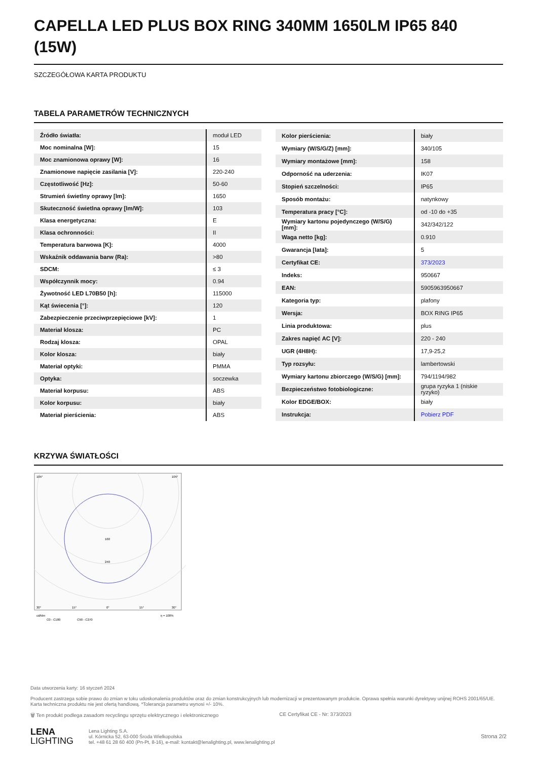CAPELLA LED PLUS BOX RING 340MM 1650LM IP65 840 (15W)
SZCZEGÓŁOWA KARTA PRODUKTU
TABELA PARAMETRÓW TECHNICZNYCH
| Źródło światła: | moduł LED |
| Moc nominalna [W]: | 15 |
| Moc znamionowa oprawy [W]: | 16 |
| Znamionowe napięcie zasilania [V]: | 220-240 |
| Częstotliwość [Hz]: | 50-60 |
| Strumień świetlny oprawy [lm]: | 1650 |
| Skuteczność świetlna oprawy [lm/W]: | 103 |
| Klasa energetyczna: | E |
| Klasa ochronności: | II |
| Temperatura barwowa [K]: | 4000 |
| Wskaźnik oddawania barw (Ra): | >80 |
| SDCM: | ≤ 3 |
| Współczynnik mocy: | 0.94 |
| Żywotność LED L70B50 [h]: | 115000 |
| Kąt świecenia [°]: | 120 |
| Zabezpieczenie przeciwprzepięciowe [kV]: | 1 |
| Materiał klosza: | PC |
| Rodzaj klosza: | OPAL |
| Kolor klosza: | biały |
| Materiał optyki: | PMMA |
| Optyka: | soczewka |
| Materiał korpusu: | ABS |
| Kolor korpusu: | biały |
| Materiał pierścienia: | ABS |
| Kolor pierścienia: | biały |
| Wymiary (W/S/G/Z) [mm]: | 340/105 |
| Wymiary montażowe [mm]: | 158 |
| Odporność na uderzenia: | IK07 |
| Stopień szczelności: | IP65 |
| Sposób montażu: | natynkowy |
| Temperatura pracy [°C]: | od -10 do +35 |
| Wymiary kartonu pojedynczego (W/S/G) [mm]: | 342/342/122 |
| Waga netto [kg]: | 0.910 |
| Gwarancja [lata]: | 5 |
| Certyfikat CE: | 373/2023 |
| Indeks: | 950667 |
| EAN: | 5905963950667 |
| Kategoria typ: | plafony |
| Wersja: | BOX RING IP65 |
| Linia produktowa: | plus |
| Zakres napięć AC [V]: | 220 - 240 |
| UGR (4H8H): | 17,9-25,2 |
| Typ rozsyłu: | lambertowski |
| Wymiary kartonu zbiorczego (W/S/G) [mm]: | 794/1194/982 |
| Bezpieczeństwo fotobiologiczne: | grupa ryzyka 1 (niskie ryzyko) |
| Kolor EDGE/BOX: | biały |
| Instrukcja: | Pobierz PDF |
KRZYWA ŚWIATŁOŚCI
105°
105°
160
240
30°
15°
0°
15°
30°
cd/klm
η = 100%
C0 - C180
C90 - C270
Data utworzenia karty: 16 styczeń 2024
Producent zastrzega sobie prawo do zmian w toku udoskonalenia produktów oraz do zmian konstrukcyjnych lub modernizacji w prezentowanym produkcie. Oprawa spełnia warunki dyrektywy unijnej ROHS 2001/65/UE. Karta techniczna produktu nie jest ofertą handlową. *Tolerancja parametru wynosi +/- 10%.
🗑 Ten produkt podlega zasadom recyclingu sprzętu elektrycznego i elektronicznego CE Certyfikat CE - Nr: 373/2023
LENA
LIGHTING
Lena Lighting S.A.
ul. Kórnicka 52, 63-000 Środa Wielkopolska
tel. +48 61 28 60 400 (Pn-Pt, 8-16), e-mail: kontakt@lenalighting.pl, www.lenalighting.pl
Strona 2/2